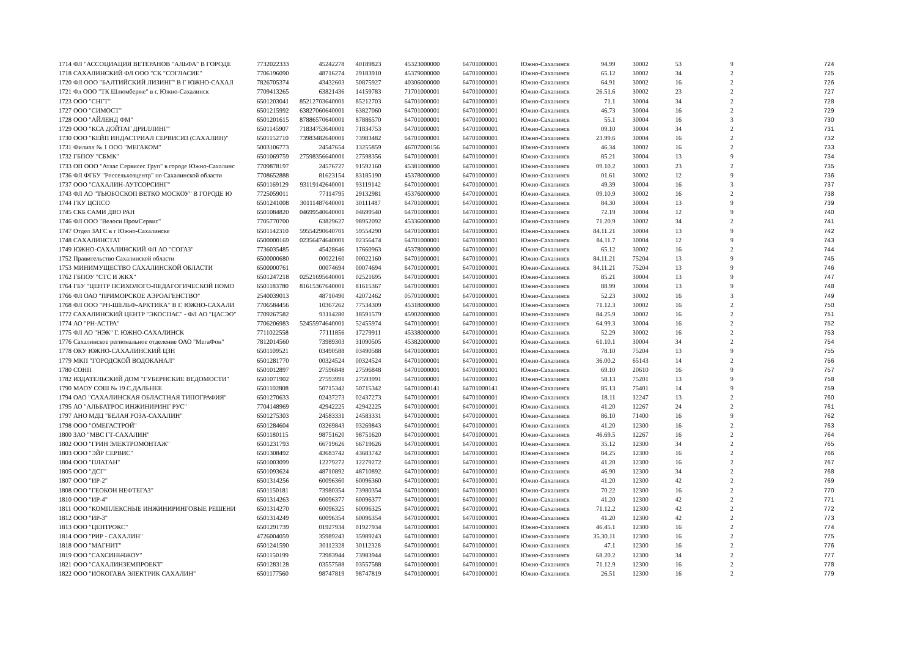| 1714 | ФЛ "АССОЦИАЦИЯ ВЕТЕРАНОВ "АЛЬФА" В ГОРОДЕ | 7732022333 | 45242278 | 40189823 | 45323000000 | 64701000001 | Южно-Сахалинск | 94.99 | 30002 | 53 | 9 | 724 |
| 1718 | САХАЛИНСКИЙ ФЛ ООО "СК "СОГЛАСИЕ" | 7706196090 | 48716274 | 29183910 | 45379000000 | 64701000001 | Южно-Сахалинск | 65.12 | 30002 | 34 | 2 | 725 |
| 1720 | ФЛ ООО "БАЛТИЙСКИЙ ЛИЗИНГ" В Г ЮЖНО-САХАЛ | 7826705374 | 43432603 | 50875927 | 40306000000 | 64701000001 | Южно-Сахалинск | 64.91 | 30002 | 16 | 2 | 726 |
| 1721 | Фл ООО "ТК Шлюмберже" в г. Южно-Сахалинск | 7709413265 | 63821436 | 14159783 | 71701000001 | 64701000001 | Южно-Сахалинск | 26.51.6 | 30002 | 23 | 2 | 727 |
| 1723 | ООО "СНГТ" | 6501203041 | 85212703640001 | 85212703 | 64701000001 | 64701000001 | Южно-Сахалинск | 71.1 | 30004 | 34 | 2 | 728 |
| 1727 | ООО "СИМОСТ" | 6501215992 | 63827060640001 | 63827060 | 64701000001 | 64701000001 | Южно-Сахалинск | 46.73 | 30004 | 16 | 2 | 729 |
| 1728 | ООО "АЙЛЕНД ФМ" | 6501201615 | 87886570640001 | 87886570 | 64701000001 | 64701000001 | Южно-Сахалинск | 55.1 | 30004 | 16 | 3 | 730 |
| 1729 | ООО "КСА ДОЙТАГ ДРИЛЛИНГ" | 6501145907 | 71834753640001 | 71834753 | 64701000001 | 64701000001 | Южно-Сахалинск | 09.10 | 30004 | 34 | 2 | 731 |
| 1730 | ООО "КЕЙП ИНДАСТРИАЛ СЕРВИСИЗ (САХАЛИН)" | 6501152710 | 73983482640001 | 73983482 | 64701000001 | 64701000001 | Южно-Сахалинск | 23.99.6 | 30004 | 16 | 2 | 732 |
| 1731 | Филиал № 1 ООО "МЕГАКОМ" | 5003106773 | 24547654 | 13255859 | 46707000156 | 64701000001 | Южно-Сахалинск | 46.34 | 30002 | 16 | 2 | 733 |
| 1732 | ГБПОУ "СБМК" | 6501069759 | 27598356640001 | 27598356 | 64701000001 | 64701000001 | Южно-Сахалинск | 85.21 | 30004 | 13 | 9 | 734 |
| 1733 | ОП ООО "Атлас Сервисес Груп" в городе Южно-Сахалинс | 7709878197 | 24576727 | 91592160 | 45381000000 | 64701000001 | Южно-Сахалинск | 09.10.2 | 30003 | 23 | 2 | 735 |
| 1736 | ФЛ ФГБУ "Россельхозцентр" по Сахалинской области | 7708652888 | 81623154 | 83185190 | 45378000000 | 64701000001 | Южно-Сахалинск | 01.61 | 30002 | 12 | 9 | 736 |
| 1737 | ООО "САХАЛИН-АУТСОРСИНГ" | 6501169129 | 93119142640001 | 93119142 | 64701000001 | 64701000001 | Южно-Сахалинск | 49.39 | 30004 | 16 | 3 | 737 |
| 1743 | ФЛ АО "ТЬЮБОСКОП ВЕТКО МОСКОУ" В ГОРОДЕ Ю | 7725059011 | 77114795 | 29132981 | 45376000000 | 64701000001 | Южно-Сахалинск | 09.10.9 | 30002 | 16 | 2 | 738 |
| 1744 | ГКУ ЦСПСО | 6501241008 | 30111487640001 | 30111487 | 64701000001 | 64701000001 | Южно-Сахалинск | 84.30 | 30004 | 13 | 9 | 739 |
| 1745 | СКБ САМИ ДВО РАН | 6501084820 | 04699540640001 | 04699540 | 64701000001 | 64701000001 | Южно-Сахалинск | 72.19 | 30004 | 12 | 9 | 740 |
| 1746 | ФЛ ООО "Велоси ПромСервис" | 7705770700 | 63829627 | 98952092 | 45336000000 | 64701000001 | Южно-Сахалинск | 71.20.9 | 30002 | 34 | 2 | 741 |
| 1747 | Отдел ЗАГС в г Южно-Сахалинске | 6501142310 | 59554290640701 | 59554290 | 64701000001 | 64701000001 | Южно-Сахалинск | 84.11.21 | 30004 | 13 | 9 | 742 |
| 1748 | САХАЛИНСТАТ | 6500000169 | 02356474640001 | 02356474 | 64701000001 | 64701000001 | Южно-Сахалинск | 84.11.7 | 30004 | 12 | 9 | 743 |
| 1749 | ЮЖНО-САХАЛИНСКИЙ ФЛ АО "СОГАЗ" | 7736035485 | 45428646 | 17660963 | 45378000000 | 64701000001 | Южно-Сахалинск | 65.12 | 30002 | 16 | 2 | 744 |
| 1752 | Правительство Сахалинской области | 6500000680 | 00022160 | 00022160 | 64701000001 | 64701000001 | Южно-Сахалинск | 84.11.21 | 75204 | 13 | 9 | 745 |
| 1753 | МИНИМУЩЕСТВО САХАЛИНСКОЙ ОБЛАСТИ | 6500000761 | 00074694 | 00074694 | 64701000001 | 64701000001 | Южно-Сахалинск | 84.11.21 | 75204 | 13 | 9 | 746 |
| 1762 | ГБПОУ "СТС И ЖКХ" | 6501247218 | 02521695640001 | 02521695 | 64701000001 | 64701000001 | Южно-Сахалинск | 85.21 | 30004 | 13 | 9 | 747 |
| 1764 | ГБУ "ЦЕНТР ПСИХОЛОГО-ПЕДАГОГИЧЕСКОЙ ПОМО | 6501183780 | 81615367640001 | 81615367 | 64701000001 | 64701000001 | Южно-Сахалинск | 88.99 | 30004 | 13 | 9 | 748 |
| 1766 | ФЛ ОАО "ПРИМОРСКОЕ АЭРОАГЕНСТВО" | 2540039013 | 48710490 | 42072462 | 05701000001 | 64701000001 | Южно-Сахалинск | 52.23 | 30002 | 16 | 3 | 749 |
| 1768 | ФЛ ООО "РН-ШЕЛЬФ-АРКТИКА" В Г. ЮЖНО-САХАЛИ | 7706584456 | 10367262 | 77534309 | 45318000000 | 64701000001 | Южно-Сахалинск | 71.12.3 | 30002 | 16 | 2 | 750 |
| 1772 | САХАЛИНСКИЙ ЦЕНТР "ЭКОСПАС" - ФЛ АО "ЦАСЭО" | 7709267582 | 93114280 | 18591579 | 45902000000 | 64701000001 | Южно-Сахалинск | 84.25.9 | 30002 | 16 | 2 | 751 |
| 1774 | АО "РН-АСТРА" | 7706206983 | 52455974640001 | 52455974 | 64701000001 | 64701000001 | Южно-Сахалинск | 64.99.3 | 30004 | 16 | 2 | 752 |
| 1775 | ФЛ АО "НЭК" Г. ЮЖНО-САХАЛИНСК | 7711022558 | 77111856 | 17279911 | 45338000000 | 64701000001 | Южно-Сахалинск | 52.29 | 30002 | 16 | 2 | 753 |
| 1776 | Сахалинское региональное отделение ОАО "МегаФон" | 7812014560 | 73989303 | 31090505 | 45382000000 | 64701000001 | Южно-Сахалинск | 61.10.1 | 30004 | 34 | 2 | 754 |
| 1778 | ОКУ ЮЖНО-САХАЛИНСКИЙ ЦЗН | 6501109521 | 03490588 | 03490588 | 64701000001 | 64701000001 | Южно-Сахалинск | 78.10 | 75204 | 13 | 9 | 755 |
| 1779 | МКП "ГОРОДСКОЙ ВОДОКАНАЛ" | 6501281770 | 00324524 | 00324524 | 64701000001 | 64701000001 | Южно-Сахалинск | 36.00.2 | 65143 | 14 | 2 | 756 |
| 1780 | СОНП | 6501012897 | 27596848 | 27596848 | 64701000001 | 64701000001 | Южно-Сахалинск | 69.10 | 20610 | 16 | 9 | 757 |
| 1782 | ИЗДАТЕЛЬСКИЙ ДОМ "ГУБЕРНСКИЕ ВЕДОМОСТИ" | 6501071902 | 27593991 | 27593991 | 64701000001 | 64701000001 | Южно-Сахалинск | 58.13 | 75201 | 13 | 9 | 758 |
| 1790 | МАОУ СОШ № 19 С.ДАЛЬНЕЕ | 6501102808 | 50715342 | 50715342 | 64701000141 | 64701000141 | Южно-Сахалинск | 85.13 | 75401 | 14 | 9 | 759 |
| 1794 | ОАО "САХАЛИНСКАЯ ОБЛАСТНАЯ ТИПОГРАФИЯ" | 6501270633 | 02437273 | 02437273 | 64701000001 | 64701000001 | Южно-Сахалинск | 18.11 | 12247 | 13 | 2 | 760 |
| 1795 | АО "АЛЬБАТРОС ИНЖИНИРИНГ РУС" | 7704148969 | 42942225 | 42942225 | 64701000001 | 64701000001 | Южно-Сахалинск | 41.20 | 12267 | 24 | 2 | 761 |
| 1797 | АНО МДЦ "БЕЛАЯ РОЗА-САХАЛИН" | 6501275303 | 24583331 | 24583331 | 64701000001 | 64701000001 | Южно-Сахалинск | 86.10 | 71400 | 16 | 9 | 762 |
| 1798 | ООО "ОМЕГАСТРОЙ" | 6501284604 | 03269843 | 03269843 | 64701000001 | 64701000001 | Южно-Сахалинск | 41.20 | 12300 | 16 | 2 | 763 |
| 1800 | ЗАО "МВС ГТ-САХАЛИН" | 6501180115 | 98751620 | 98751620 | 64701000001 | 64701000001 | Южно-Сахалинск | 46.69.5 | 12267 | 16 | 2 | 764 |
| 1802 | ООО "ГРИН ЭЛЕКТРОМОНТАЖ" | 6501231793 | 66719626 | 66719626 | 64701000001 | 64701000001 | Южно-Сахалинск | 35.12 | 12300 | 34 | 2 | 765 |
| 1803 | ООО "ЭЙР СЕРВИС" | 6501308492 | 43683742 | 43683742 | 64701000001 | 64701000001 | Южно-Сахалинск | 84.25 | 12300 | 16 | 2 | 766 |
| 1804 | ООО "ПЛАТАН" | 6501003099 | 12279272 | 12279272 | 64701000001 | 64701000001 | Южно-Сахалинск | 41.20 | 12300 | 16 | 2 | 767 |
| 1805 | ООО "ДСГ" | 6501093624 | 48710892 | 48710892 | 64701000001 | 64701000001 | Южно-Сахалинск | 46.90 | 12300 | 34 | 2 | 768 |
| 1807 | ООО "ИР-2" | 6501314256 | 60096360 | 60096360 | 64701000001 | 64701000001 | Южно-Сахалинск | 41.20 | 12300 | 42 | 2 | 769 |
| 1808 | ООО "ГЕОКОН НЕФТЕГАЗ" | 6501150181 | 73980354 | 73980354 | 64701000001 | 64701000001 | Южно-Сахалинск | 70.22 | 12300 | 16 | 2 | 770 |
| 1810 | ООО "ИР-4" | 6501314263 | 60096377 | 60096377 | 64701000001 | 64701000001 | Южно-Сахалинск | 41.20 | 12300 | 42 | 2 | 771 |
| 1811 | ООО "КОМПЛЕКСНЫЕ ИНЖИНИРИНГОВЫЕ РЕШЕНИ | 6501314270 | 60096325 | 60096325 | 64701000001 | 64701000001 | Южно-Сахалинск | 71.12.2 | 12300 | 42 | 2 | 772 |
| 1812 | ООО "ИР-3" | 6501314249 | 60096354 | 60096354 | 64701000001 | 64701000001 | Южно-Сахалинск | 41.20 | 12300 | 42 | 2 | 773 |
| 1813 | ООО "ЦЕНТРОКС" | 6501291739 | 01927934 | 01927934 | 64701000001 | 64701000001 | Южно-Сахалинск | 46.45.1 | 12300 | 16 | 2 | 774 |
| 1814 | ООО "РИР - САХАЛИН" | 4726004059 | 35989243 | 35989243 | 64701000001 | 64701000001 | Южно-Сахалинск | 35.30.11 | 12300 | 16 | 2 | 775 |
| 1818 | ООО "МАГНИТ" | 6501241590 | 30112328 | 30112328 | 64701000001 | 64701000001 | Южно-Сахалинск | 47.1 | 12300 | 16 | 2 | 776 |
| 1819 | ООО "САХСИНЬЧЖОУ" | 6501150199 | 73983944 | 73983944 | 64701000001 | 64701000001 | Южно-Сахалинск | 68.20.2 | 12300 | 34 | 2 | 777 |
| 1821 | ООО "САХАЛИНЗЕМПРОЕКТ" | 6501283128 | 03557588 | 03557588 | 64701000001 | 64701000001 | Южно-Сахалинск | 71.12.9 | 12300 | 16 | 2 | 778 |
| 1822 | ООО "ИОКОГАВА ЭЛЕКТРИК САХАЛИН" | 6501177560 | 98747819 | 98747819 | 64701000001 | 64701000001 | Южно-Сахалинск | 26.51 | 12300 | 16 | 2 | 779 |